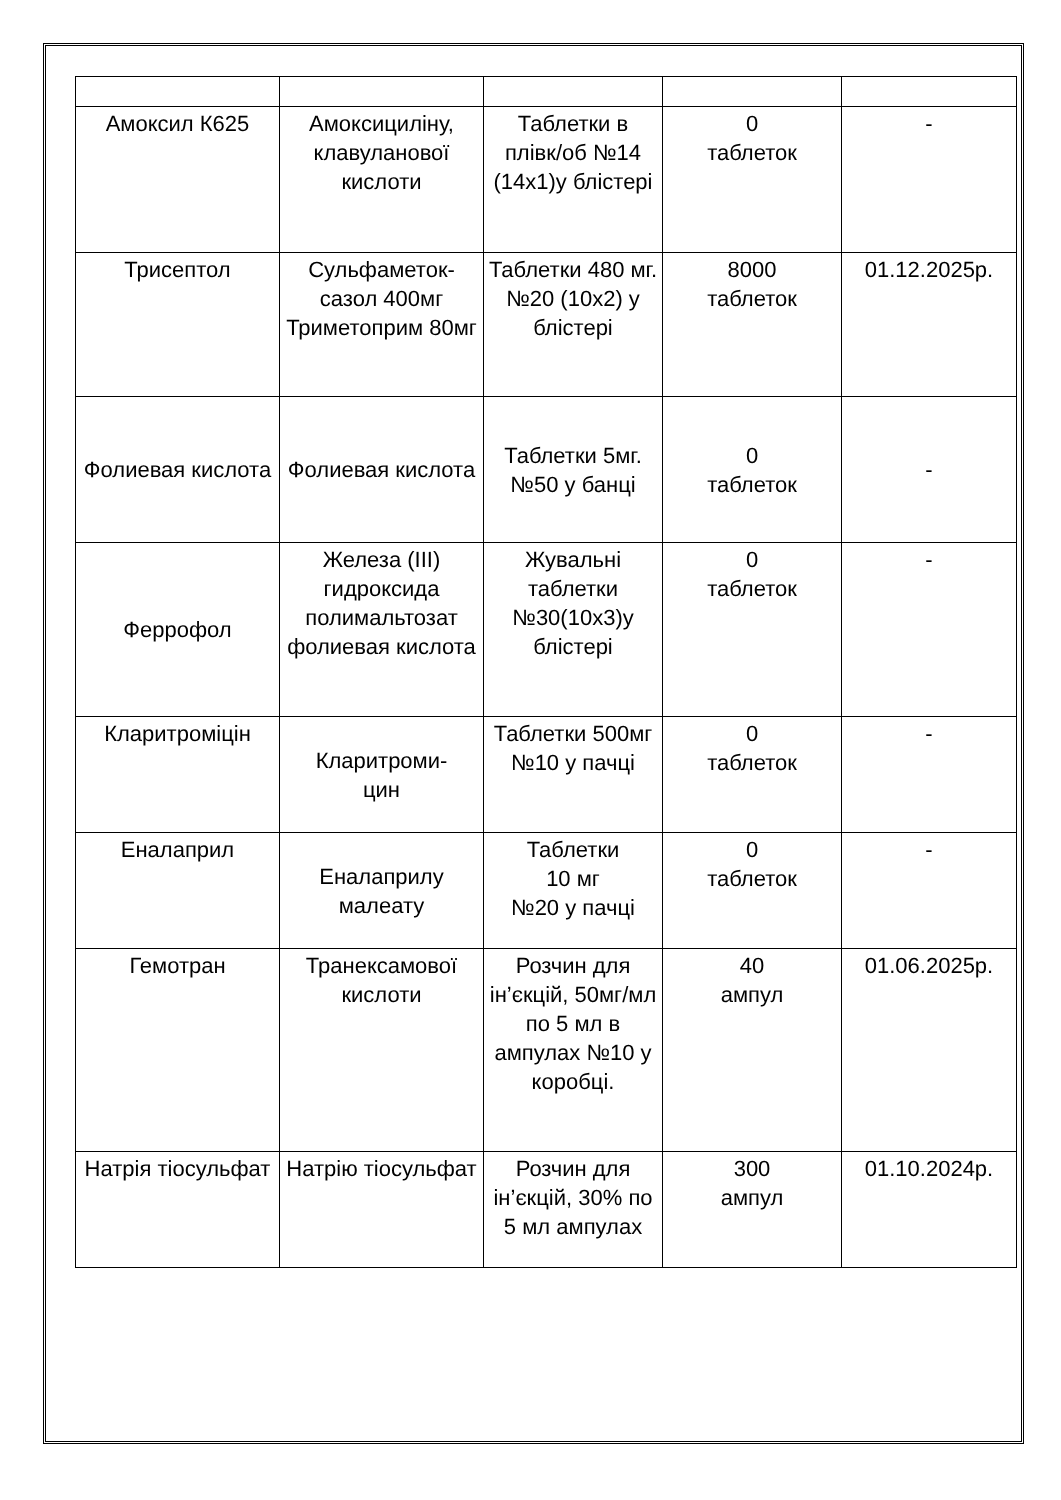| Амоксил К625 | Амоксициліну, клавуланової кислоти | Таблетки в плівк/об №14 (14х1)у блістері | 0 таблеток | - |
| Трисептол | Сульфаметок-сазол 400мг Триметоприм 80мг | Таблетки 480 мг.№20 (10х2) у блістері | 8000 таблеток | 01.12.2025р. |
| Фолиевая кислота | Фолиевая кислота | Таблетки 5мг.№50 у банці | 0 таблеток | - |
| Феррофол | Железа (III) гидроксида полимальтозат фолиевая кислота | Жувальні таблетки №30(10х3)у блістері | 0 таблеток | - |
| Кларитроміцін | Кларитроми- цин | Таблетки 500мг №10 у пачці | 0 таблеток | - |
| Еналаприл | Еналаприлу малеату | Таблетки 10 мг №20 у пачці | 0 таблеток | - |
| Гемотран | Транексамової кислоти | Розчин для ін’єкцій, 50мг/мл по 5 мл в ампулах №10 у коробці. | 40 ампул | 01.06.2025р. |
| Натрія тіосульфат | Натрію тіосульфат | Розчин для ін’єкцій, 30% по 5 мл ампулах | 300 ампул | 01.10.2024р. |